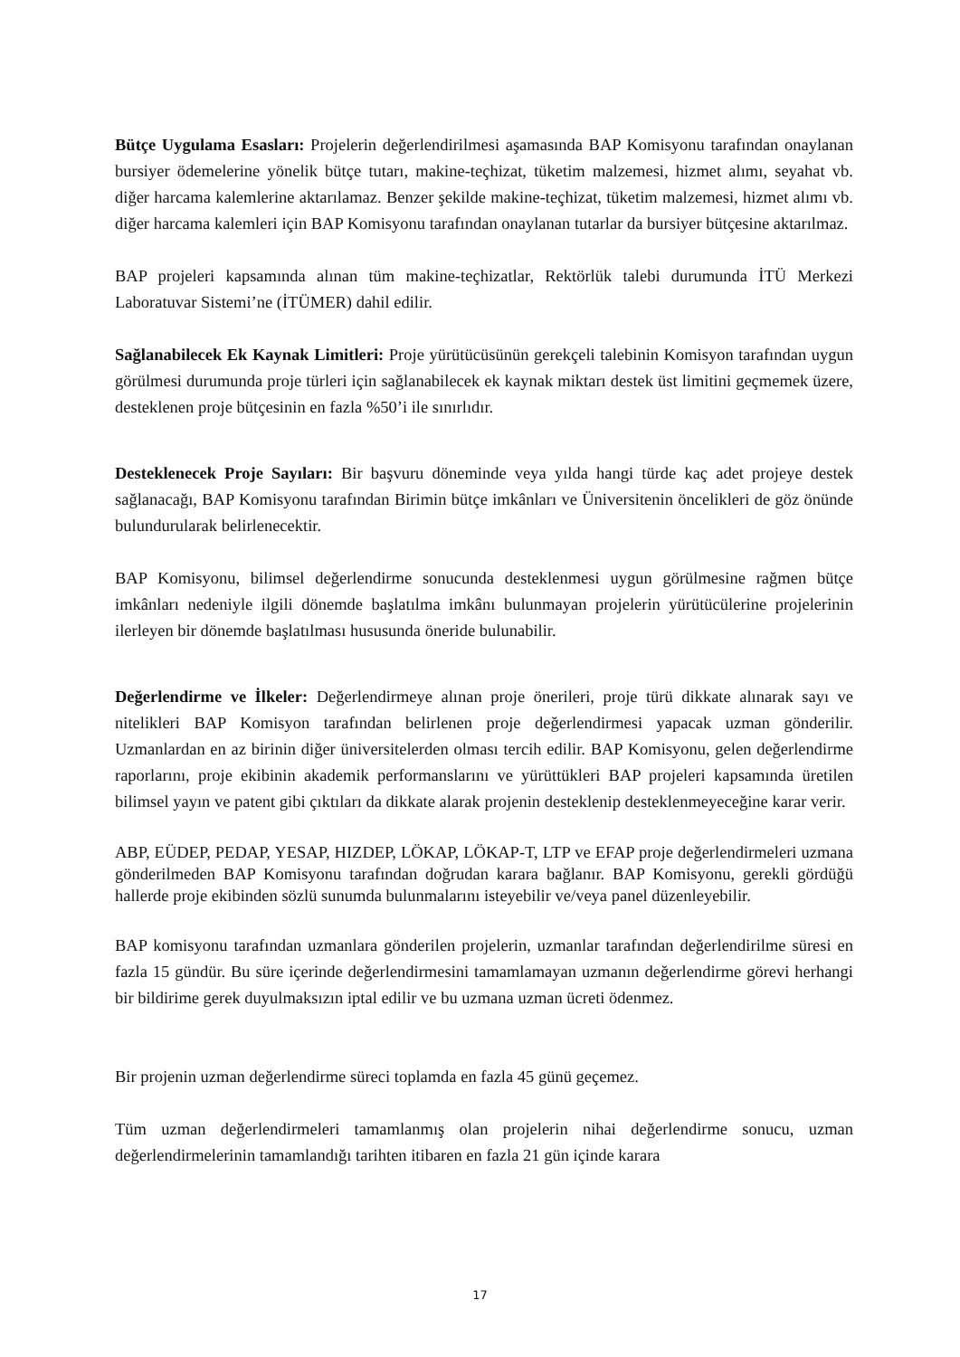Bütçe Uygulama Esasları: Projelerin değerlendirilmesi aşamasında BAP Komisyonu tarafından onaylanan bursiyer ödemelerine yönelik bütçe tutarı, makine-teçhizat, tüketim malzemesi, hizmet alımı, seyahat vb. diğer harcama kalemlerine aktarılamaz. Benzer şekilde makine-teçhizat, tüketim malzemesi, hizmet alımı vb. diğer harcama kalemleri için BAP Komisyonu tarafından onaylanan tutarlar da bursiyer bütçesine aktarılmaz.
BAP projeleri kapsamında alınan tüm makine-teçhizatlar, Rektörlük talebi durumunda İTÜ Merkezi Laboratuvar Sistemi’ne (İTÜMER) dahil edilir.
Sağlanabilecek Ek Kaynak Limitleri: Proje yürütücüsünün gerekçeli talebinin Komisyon tarafından uygun görülmesi durumunda proje türleri için sağlanabilecek ek kaynak miktarı destek üst limitini geçmemek üzere, desteklenen proje bütçesinin en fazla %50’i ile sınırlıdır.
Desteklenecek Proje Sayıları: Bir başvuru döneminde veya yılda hangi türde kaç adet projeye destek sağlanacağı, BAP Komisyonu tarafından Birimin bütçe imkânları ve Üniversitenin öncelikleri de göz önünde bulundurularak belirlenecektir.
BAP Komisyonu, bilimsel değerlendirme sonucunda desteklenmesi uygun görülmesine rağmen bütçe imkânları nedeniyle ilgili dönemde başlatılma imkânı bulunmayan projelerin yürütücülerine projelerinin ilerleyen bir dönemde başlatılması hususunda öneride bulunabilir.
Değerlendirme ve İlkeler: Değerlendirmeye alınan proje önerileri, proje türü dikkate alınarak sayı ve nitelikleri BAP Komisyon tarafından belirlenen proje değerlendirmesi yapacak uzman gönderilir. Uzmanlardan en az birinin diğer üniversitelerden olması tercih edilir. BAP Komisyonu, gelen değerlendirme raporlarını, proje ekibinin akademik performanslarını ve yürüttükleri BAP projeleri kapsamında üretilen bilimsel yayın ve patent gibi çıktıları da dikkate alarak projenin desteklenip desteklenmeyeceğine karar verir.
ABP, EÜDEP, PEDAP, YESAP, HIZDEP, LÖKAP, LÖKAP-T, LTP ve EFAP proje değerlendirmeleri uzmana gönderilmeden BAP Komisyonu tarafından doğrudan karara bağlanır. BAP Komisyonu, gerekli gördüğü hallerde proje ekibinden sözlü sunumda bulunmalarını isteyebilir ve/veya panel düzenleyebilir.
BAP komisyonu tarafından uzmanlara gönderilen projelerin, uzmanlar tarafından değerlendirilme süresi en fazla 15 gündür. Bu süre içerinde değerlendirmesini tamamlamayan uzmanın değerlendirme görevi herhangi bir bildirime gerek duyulmaksızın iptal edilir ve bu uzmana uzman ücreti ödenmez.
Bir projenin uzman değerlendirme süreci toplamda en fazla 45 günü geçemez.
Tüm uzman değerlendirmeleri tamamlanmış olan projelerin nihai değerlendirme sonucu, uzman değerlendirmelerinin tamamlandığı tarihten itibaren en fazla 21 gün içinde karara
17